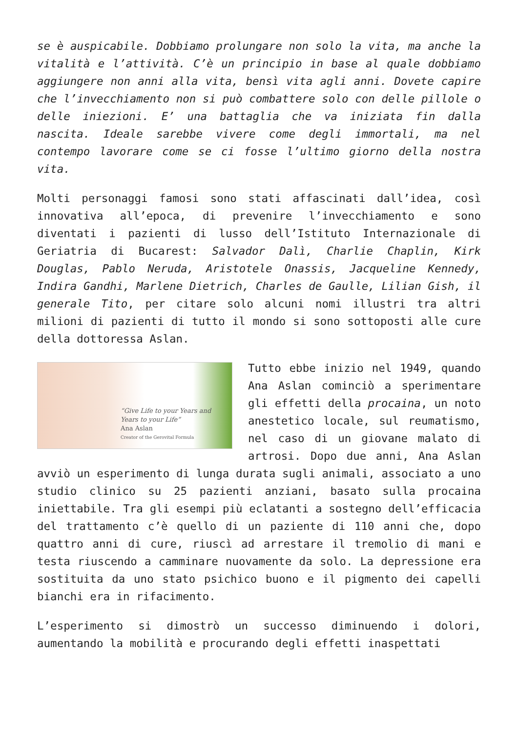se è auspicabile. Dobbiamo prolungare non solo la vita, ma anche la vitalità e l’attività. C’è un principio in base al quale dobbiamo aggiungere non anni alla vita, bensì vita agli anni. Dovete capire che l’invecchiamento non si può combattere solo con delle pillole o delle iniezioni. E’ una battaglia che va iniziata fin dalla nascita. Ideale sarebbe vivere come degli immortali, ma nel contempo lavorare come se ci fosse l’ultimo giorno della nostra vita.
Molti personaggi famosi sono stati affascinati dall’idea, così innovativa all’epoca, di prevenire l’invecchiamento e sono diventati i pazienti di lusso dell’Istituto Internazionale di Geriatria di Bucarest: Salvador Dalì, Charlie Chaplin, Kirk Douglas, Pablo Neruda, Aristotele Onassis, Jacqueline Kennedy, Indira Gandhi, Marlene Dietrich, Charles de Gaulle, Lilian Gish, il generale Tito, per citare solo alcuni nomi illustri tra altri milioni di pazienti di tutto il mondo si sono sottoposti alle cure della dottoressa Aslan.
“Give Life to your Years and Years to your Life”
Ana Aslan
Creator of the Gerovital Formula Tutto ebbe inizio nel 1949, quando Ana Aslan cominciò a sperimentare gli effetti della procaina, un noto anestetico locale, sul reumatismo, nel caso di un giovane malato di artrosi. Dopo due anni, Ana Aslan avviò un esperimento di lunga durata sugli animali, associato a uno studio clinico su 25 pazienti anziani, basato sulla procaina iniettabile. Tra gli esempi più eclatanti a sostegno dell’efficacia del trattamento c’è quello di un paziente di 110 anni che, dopo quattro anni di cure, riuscì ad arrestare il tremolio di mani e testa riuscendo a camminare nuovamente da solo. La depressione era sostituita da uno stato psichico buono e il pigmento dei capelli bianchi era in rifacimento.
L’esperimento si dimostrò un successo diminuendo i dolori, aumentando la mobilità e procurando degli effetti inaspettati